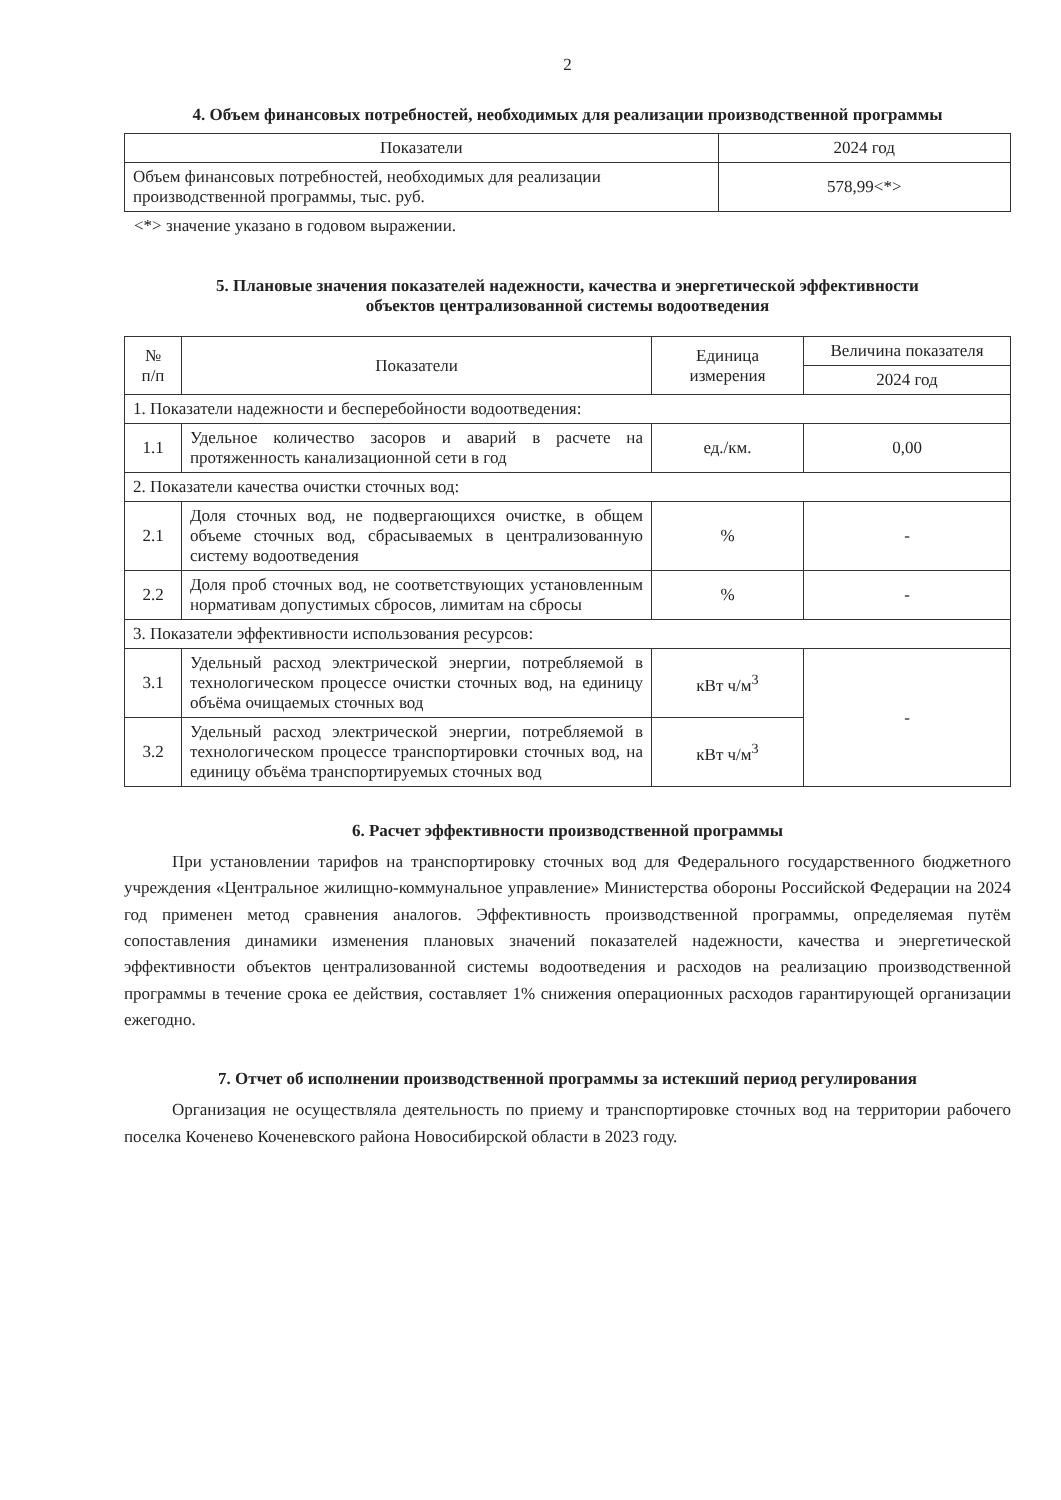2
4. Объем финансовых потребностей, необходимых для реализации производственной программы
| Показатели | 2024 год |
| --- | --- |
| Объем финансовых потребностей, необходимых для реализации производственной программы, тыс. руб. | 578,99<*> |
<*> значение указано в годовом выражении.
5. Плановые значения показателей надежности, качества и энергетической эффективности
объектов централизованной системы водоотведения
| № п/п | Показатели | Единица измерения | Величина показателя |
| --- | --- | --- | --- |
| | | | 2024 год |
| 1. Показатели надежности и бесперебойности водоотведения: | | | |
| 1.1 | Удельное количество засоров и аварий в расчете на протяженность канализационной сети в год | ед./км. | 0,00 |
| 2. Показатели качества очистки сточных вод: | | | |
| 2.1 | Доля сточных вод, не подвергающихся очистке, в общем объеме сточных вод, сбрасываемых в централизованную систему водоотведения | % | - |
| 2.2 | Доля проб сточных вод, не соответствующих установленным нормативам допустимых сбросов, лимитам на сбросы | % | - |
| 3. Показатели эффективности использования ресурсов: | | | |
| 3.1 | Удельный расход электрической энергии, потребляемой в технологическом процессе очистки сточных вод, на единицу объёма очищаемых сточных вод | кВт ч/м<sup>3</sup> | - |
| 3.2 | Удельный расход электрической энергии, потребляемой в технологическом процессе транспортировки сточных вод, на единицу объёма транспортируемых сточных вод | кВт ч/м<sup>3</sup> | |
6. Расчет эффективности производственной программы
При установлении тарифов на транспортировку сточных вод для Федерального государственного бюджетного учреждения «Центральное жилищно-коммунальное управление» Министерства обороны Российской Федерации на 2024 год применен метод сравнения аналогов. Эффективность производственной программы, определяемая путём сопоставления динамики изменения плановых значений показателей надежности, качества и энергетической эффективности объектов централизованной системы водоотведения и расходов на реализацию производственной программы в течение срока ее действия, составляет 1% снижения операционных расходов гарантирующей организации ежегодно.
7. Отчет об исполнении производственной программы за истекший период регулирования
Организация не осуществляла деятельность по приему и транспортировке сточных вод на территории рабочего поселка Коченево Коченевского района Новосибирской области в 2023 году.